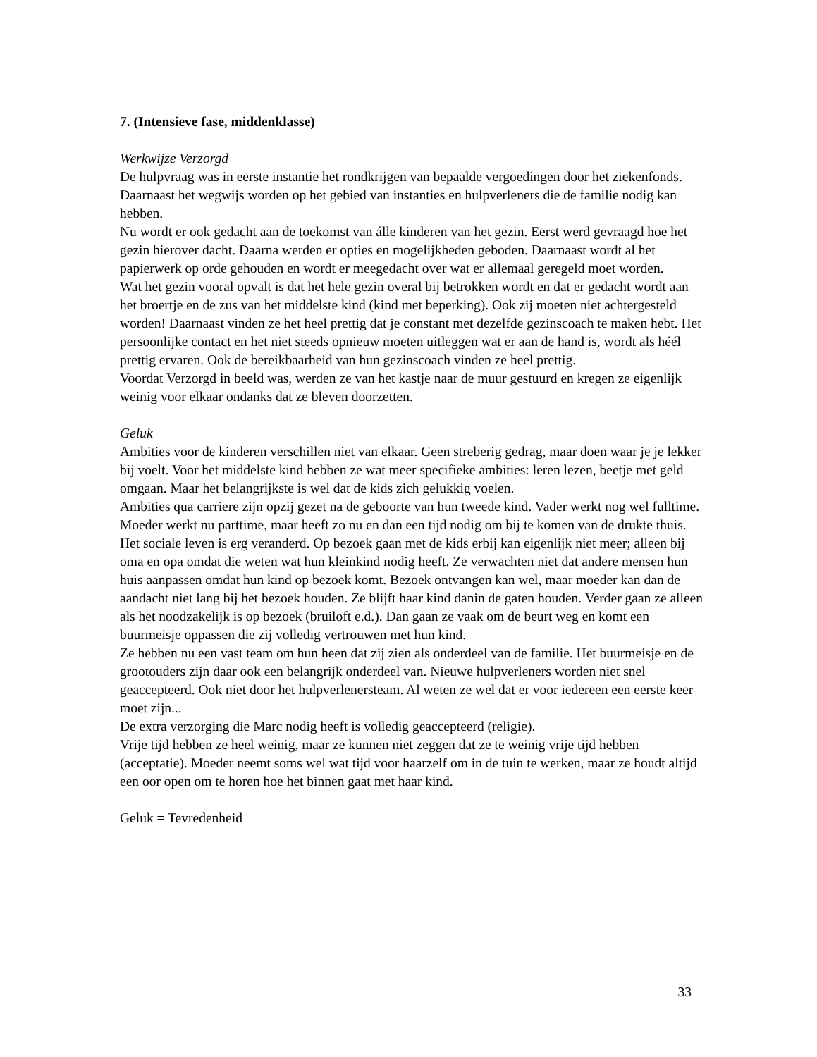7. (Intensieve fase, middenklasse)
Werkwijze Verzorgd
De hulpvraag was in eerste instantie het rondkrijgen van bepaalde vergoedingen door het ziekenfonds. Daarnaast het wegwijs worden op het gebied van instanties en hulpverleners die de familie nodig kan hebben.
Nu wordt er ook gedacht aan de toekomst van álle kinderen van het gezin. Eerst werd gevraagd hoe het gezin hierover dacht. Daarna werden er opties en mogelijkheden geboden. Daarnaast wordt al het papierwerk op orde gehouden en wordt er meegedacht over wat er allemaal geregeld moet worden.
Wat het gezin vooral opvalt is dat het hele gezin overal bij betrokken wordt en dat er gedacht wordt aan het broertje en de zus van het middelste kind (kind met beperking). Ook zij moeten niet achtergesteld worden! Daarnaast vinden ze het heel prettig dat je constant met dezelfde gezinscoach te maken hebt. Het persoonlijke contact en het niet steeds opnieuw moeten uitleggen wat er aan de hand is, wordt als héél prettig ervaren. Ook de bereikbaarheid van hun gezinscoach vinden ze heel prettig.
Voordat Verzorgd in beeld was, werden ze van het kastje naar de muur gestuurd en kregen ze eigenlijk weinig voor elkaar ondanks dat ze bleven doorzetten.
Geluk
Ambities voor de kinderen verschillen niet van elkaar. Geen streberig gedrag, maar doen waar je je lekker bij voelt. Voor het middelste kind hebben ze wat meer specifieke ambities: leren lezen, beetje met geld omgaan. Maar het belangrijkste is wel dat de kids zich gelukkig voelen.
Ambities qua carriere zijn opzij gezet na de geboorte van hun tweede kind. Vader werkt nog wel fulltime. Moeder werkt nu parttime, maar heeft zo nu en dan een tijd nodig om bij te komen van de drukte thuis.
Het sociale leven is erg veranderd. Op bezoek gaan met de kids erbij kan eigenlijk niet meer; alleen bij oma en opa omdat die weten wat hun kleinkind nodig heeft. Ze verwachten niet dat andere mensen hun huis aanpassen omdat hun kind op bezoek komt. Bezoek ontvangen kan wel, maar moeder kan dan de aandacht niet lang bij het bezoek houden. Ze blijft haar kind danin de gaten houden. Verder gaan ze alleen als het noodzakelijk is op bezoek (bruiloft e.d.). Dan gaan ze vaak om de beurt weg en komt een buurmeisje oppassen die zij volledig vertrouwen met hun kind.
Ze hebben nu een vast team om hun heen dat zij zien als onderdeel van de familie. Het buurmeisje en de grootouders zijn daar ook een belangrijk onderdeel van. Nieuwe hulpverleners worden niet snel geaccepteerd. Ook niet door het hulpverlenersteam. Al weten ze wel dat er voor iedereen een eerste keer moet zijn...
De extra verzorging die Marc nodig heeft is volledig geaccepteerd (religie).
Vrije tijd hebben ze heel weinig, maar ze kunnen niet zeggen dat ze te weinig vrije tijd hebben (acceptatie). Moeder neemt soms wel wat tijd voor haarzelf om in de tuin te werken, maar ze houdt altijd een oor open om te horen hoe het binnen gaat met haar kind.
Geluk = Tevredenheid
33